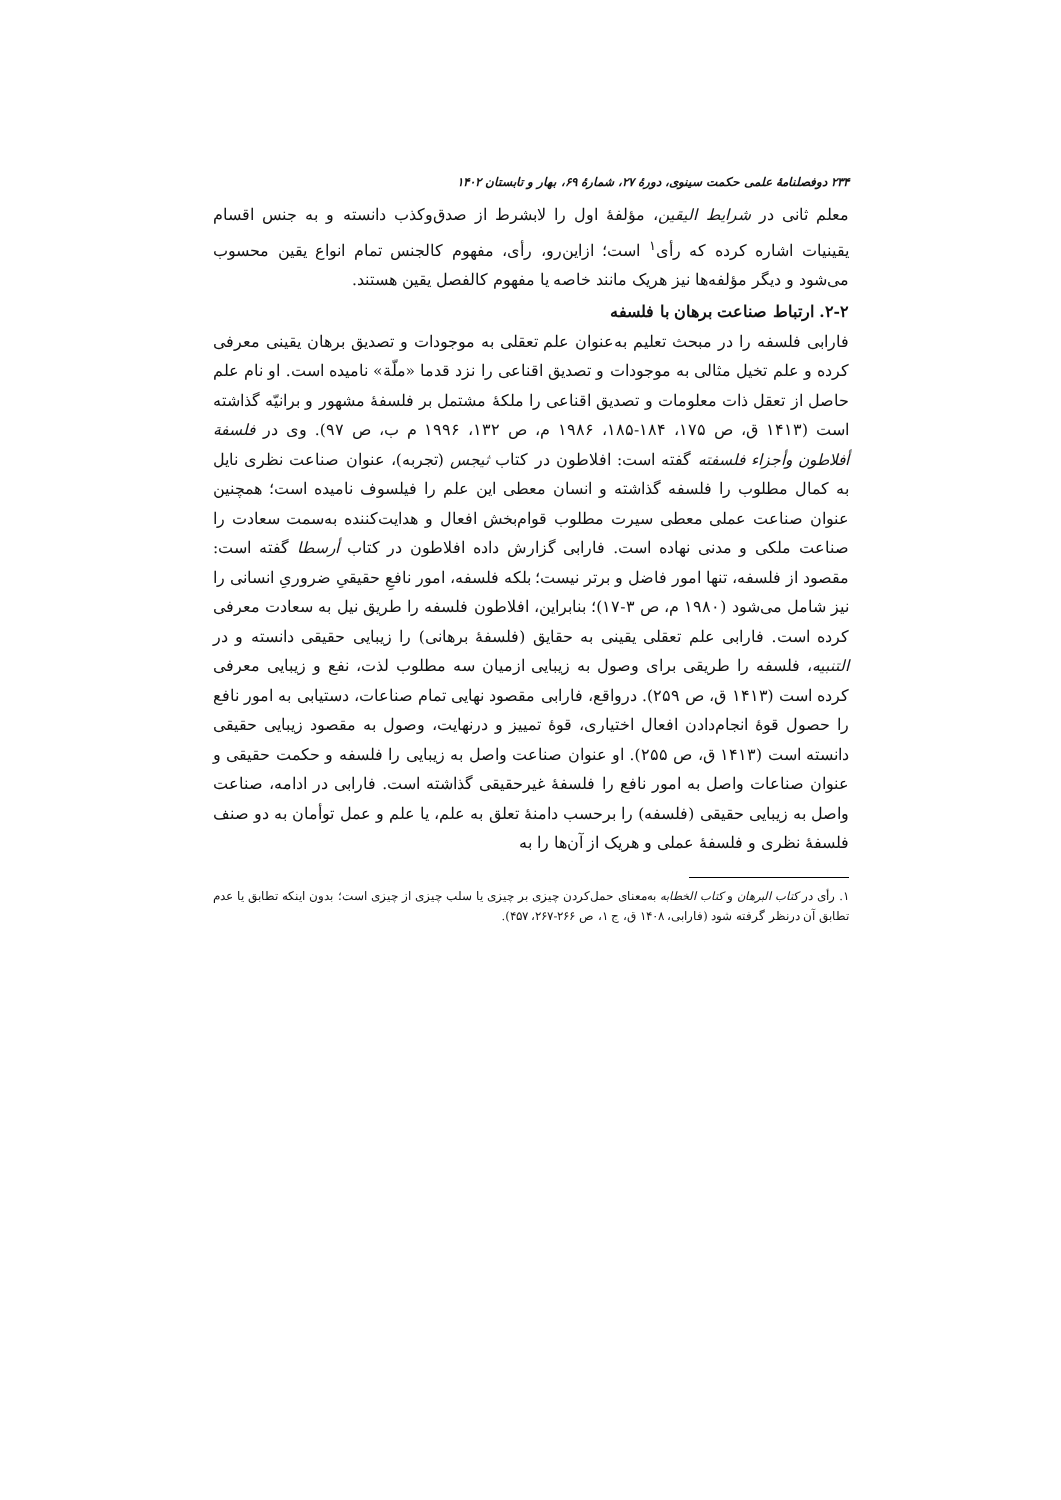۲۳۴ دوفصلنامهٔ علمی حکمت سینوی، دورهٔ ۲۷، شمارهٔ ۶۹، بهار و تابستان ۱۴۰۲
معلم ثانی در شرایط الیقین، مؤلفهٔ اول را لابشرط از صدق‌وکذب دانسته و به جنس اقسام یقینیات اشاره کرده که رأی<sup>۱</sup> است؛ ازاین‌رو، رأی، مفهوم کالجنس تمام انواع یقین محسوب می‌شود و دیگر مؤلفه‌ها نیز هریک مانند خاصه یا مفهوم کالفصل یقین هستند.
۲-۲. ارتباط صناعت برهان با فلسفه
فارابی فلسفه را در مبحث تعلیم به‌عنوان علم تعقلی به موجودات و تصدیق برهان یقینی معرفی کرده و علم تخیل مثالی به موجودات و تصدیق اقناعی را نزد قدما «ملّة» نامیده است. او نام علم حاصل از تعقل ذات معلومات و تصدیق اقناعی را ملکهٔ مشتمل بر فلسفهٔ مشهور و برانیّه گذاشته است (۱۴۱۳ ق، ص ۱۷۵، ۱۸۴-۱۸۵، ۱۹۸۶ م، ص ۱۳۲، ۱۹۹۶ م ب، ص ۹۷). وی در فلسفة أفلاطون وأجزاء فلسفته گفته است: افلاطون در کتاب ثیجس (تجربه)، عنوان صناعت نظری نایل به کمال مطلوب را فلسفه گذاشته و انسان معطی این علم را فیلسوف نامیده است؛ همچنین عنوان صناعت عملی معطی سیرت مطلوب قوام‌بخش افعال و هدایت‌کننده به‌سمت سعادت را صناعت ملکی و مدنی نهاده است. فارابی گزارش داده افلاطون در کتاب أرسطا گفته است: مقصود از فلسفه، تنها امور فاضل و برتر نیست؛ بلکه فلسفه، امور نافعِ حقیقیِ ضروریِ انسانی را نیز شامل می‌شود (۱۹۸۰ م، ص ۳-۱۷)؛ بنابراین، افلاطون فلسفه را طریق نیل به سعادت معرفی کرده است. فارابی علم تعقلی یقینی به حقایق (فلسفهٔ برهانی) را زیبایی حقیقی دانسته و در التنبیه، فلسفه را طریقی برای وصول به زیبایی ازمیان سه مطلوب لذت، نفع و زیبایی معرفی کرده است (۱۴۱۳ ق، ص ۲۵۹). درواقع، فارابی مقصود نهایی تمام صناعات، دستیابی به امور نافع را حصول قوهٔ انجام‌دادن افعال اختیاری، قوهٔ تمییز و درنهایت، وصول به مقصود زیبایی حقیقی دانسته است (۱۴۱۳ ق، ص ۲۵۵). او عنوان صناعت واصل به زیبایی را فلسفه و حکمت حقیقی و عنوان صناعات واصل به امور نافع را فلسفهٔ غیرحقیقی گذاشته است. فارابی در ادامه، صناعت واصل به زیبایی حقیقی (فلسفه) را برحسب دامنهٔ تعلق به علم، یا علم و عمل توأمان به دو صنف فلسفهٔ نظری و فلسفهٔ عملی و هریک از آن‌ها را به
۱. رأی در کتاب البرهان و کتاب الخطابه به‌معنای حمل‌کردن چیزی بر چیزی یا سلب چیزی از چیزی است؛ بدون اینکه تطابق یا عدم تطابق آن درنظر گرفته شود (فارابی، ۱۴۰۸ ق، ج ۱، ص ۲۶۶-۲۶۷، ۴۵۷).